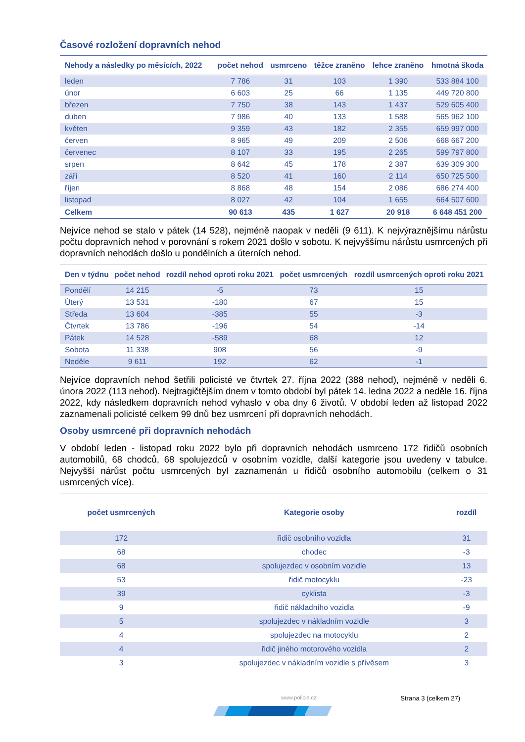Časové rozložení dopravních nehod
| Nehody a následky po měsících, 2022 | počet nehod | usmrceno | těžce zraněno | lehce zraněno | hmotná škoda |
| --- | --- | --- | --- | --- | --- |
| leden | 7 786 | 31 | 103 | 1 390 | 533 884 100 |
| únor | 6 603 | 25 | 66 | 1 135 | 449 720 800 |
| březen | 7 750 | 38 | 143 | 1 437 | 529 605 400 |
| duben | 7 986 | 40 | 133 | 1 588 | 565 962 100 |
| květen | 9 359 | 43 | 182 | 2 355 | 659 997 000 |
| červen | 8 965 | 49 | 209 | 2 506 | 668 667 200 |
| červenec | 8 107 | 33 | 195 | 2 265 | 599 797 800 |
| srpen | 8 642 | 45 | 178 | 2 387 | 639 309 300 |
| září | 8 520 | 41 | 160 | 2 114 | 650 725 500 |
| říjen | 8 868 | 48 | 154 | 2 086 | 686 274 400 |
| listopad | 8 027 | 42 | 104 | 1 655 | 664 507 600 |
| Celkem | 90 613 | 435 | 1 627 | 20 918 | 6 648 451 200 |
Nejvíce nehod se stalo v pátek (14 528), nejméně naopak v neděli (9 611). K nejvýraznějšímu nárůstu počtu dopravních nehod v porovnání s rokem 2021 došlo v sobotu. K nejvyššímu nárůstu usmrcených při dopravních nehodách došlo u pondělních a úterních nehod.
| Den v týdnu | počet nehod | rozdíl nehod oproti roku 2021 | počet usmrcených | rozdíl usmrcených oproti roku 2021 |
| --- | --- | --- | --- | --- |
| Pondělí | 14 215 | -5 | 73 | 15 |
| Úterý | 13 531 | -180 | 67 | 15 |
| Středa | 13 604 | -385 | 55 | -3 |
| Čtvrtek | 13 786 | -196 | 54 | -14 |
| Pátek | 14 528 | -589 | 68 | 12 |
| Sobota | 11 338 | 908 | 56 | -9 |
| Neděle | 9 611 | 192 | 62 | -1 |
Nejvíce dopravních nehod šetřili policisté ve čtvrtek 27. října 2022 (388 nehod), nejméně v neděli 6. února 2022 (113 nehod). Nejtragičtějším dnem v tomto období byl pátek 14. ledna 2022 a neděle 16. října 2022, kdy následkem dopravních nehod vyhaslo v oba dny 6 životů. V období leden až listopad 2022 zaznamenali policisté celkem 99 dnů bez usmrcení při dopravních nehodách.
Osoby usmrcené při dopravních nehodách
V období leden - listopad roku 2022 bylo při dopravních nehodách usmrceno 172 řidičů osobních automobilů, 68 chodců, 68 spolujezdců v osobním vozidle, další kategorie jsou uvedeny v tabulce. Nejvyšší nárůst počtu usmrcených byl zaznamenán u řidičů osobního automobilu (celkem o 31 usmrcených více).
| počet usmrcených | Kategorie osoby | rozdíl |
| --- | --- | --- |
| 172 | řidič osobního vozidla | 31 |
| 68 | chodec | -3 |
| 68 | spolujezdec v osobním vozidle | 13 |
| 53 | řidič motocyklu | -23 |
| 39 | cyklista | -3 |
| 9 | řidič nákladního vozidla | -9 |
| 5 | spolujezdec v nákladním vozidle | 3 |
| 4 | spolujezdec na motocyklu | 2 |
| 4 | řidič jiného motorového vozidla | 2 |
| 3 | spolujezdec v nákladním vozidle s přívěsem | 3 |
www.policie.cz Strana 3 (celkem 27)